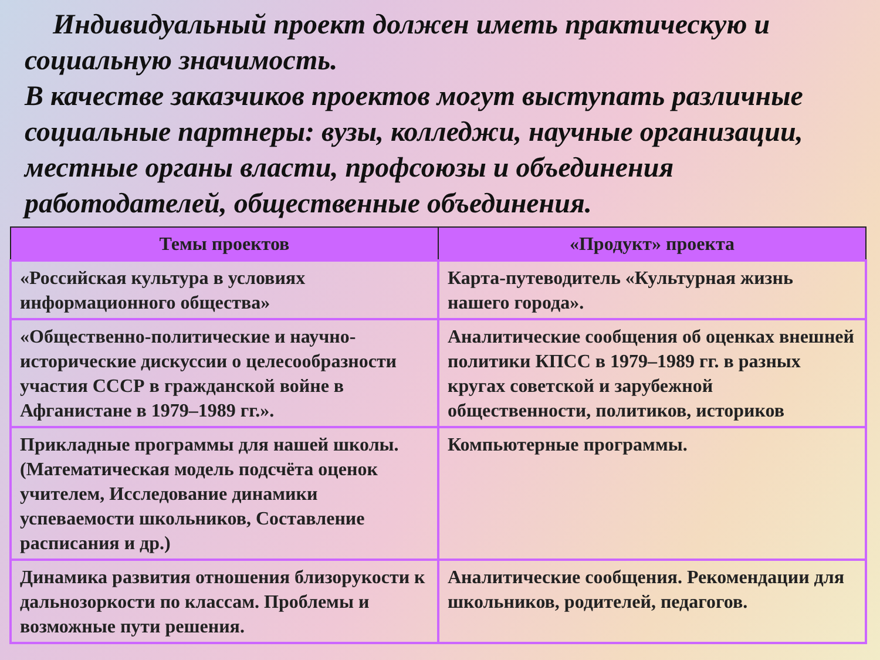Индивидуальный проект должен иметь практическую и социальную значимость.
В качестве заказчиков проектов могут выступать различные социальные партнеры: вузы, колледжи, научные организации, местные органы власти, профсоюзы и объединения работодателей, общественные объединения.
| Темы проектов | «Продукт» проекта |
| --- | --- |
| «Российская культура в условиях информационного общества» | Карта-путеводитель «Культурная жизнь нашего города». |
| «Общественно-политические и научно-исторические дискуссии о целесообразности участия СССР в гражданской войне в Афганистане в 1979–1989 гг.». | Аналитические сообщения об оценках внешней политики КПСС в 1979–1989 гг. в разных кругах советской и зарубежной общественности, политиков, историков |
| Прикладные программы для нашей школы. (Математическая модель подсчёта оценок учителем, Исследование динамики успеваемости школьников, Составление расписания и др.) | Компьютерные программы. |
| Динамика развития отношения близорукости к дальнозоркости по классам. Проблемы и возможные пути решения. | Аналитические сообщения. Рекомендации для школьников, родителей, педагогов. |